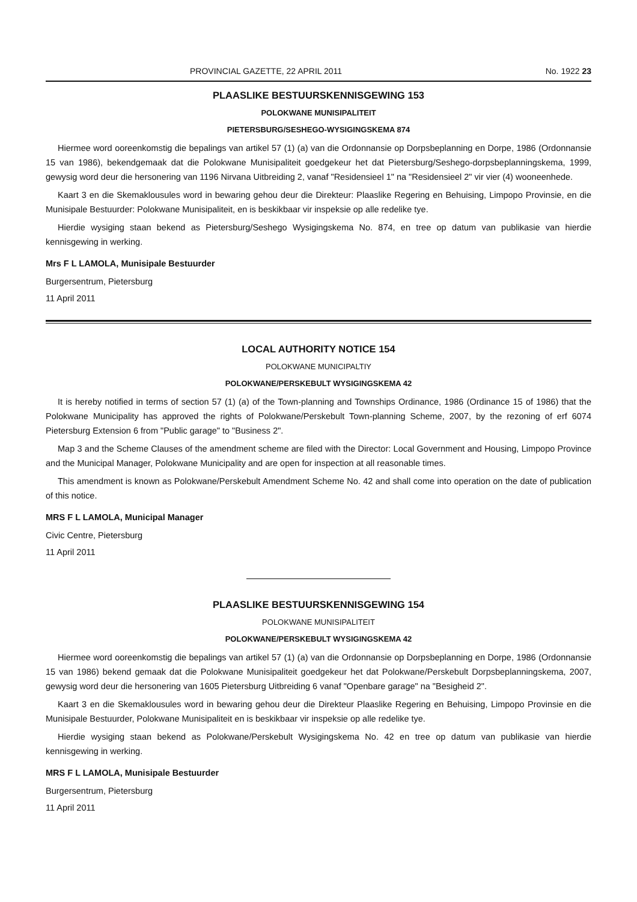PROVINCIAL GAZETTE, 22 APRIL 2011 No. 1922 23
PLAASLIKE BESTUURSKENNISGEWING 153
POLOKWANE MUNISIPALITEIT
PIETERSBURG/SESHEGO-WYSIGINGSKEMA 874
Hiermee word ooreenkomstig die bepalings van artikel 57 (1) (a) van die Ordonnansie op Dorpsbeplanning en Dorpe, 1986 (Ordonnansie 15 van 1986), bekendgemaak dat die Polokwane Munisipaliteit goedgekeur het dat Pietersburg/Seshego-dorpsbeplanningskema, 1999, gewysig word deur die hersonering van 1196 Nirvana Uitbreiding 2, vanaf "Residensieel 1" na "Residensieel 2" vir vier (4) wooneenhede.
Kaart 3 en die Skemaklousules word in bewaring gehou deur die Direkteur: Plaaslike Regering en Behuising, Limpopo Provinsie, en die Munisipale Bestuurder: Polokwane Munisipaliteit, en is beskikbaar vir inspeksie op alle redelike tye.
Hierdie wysiging staan bekend as Pietersburg/Seshego Wysigingskema No. 874, en tree op datum van publikasie van hierdie kennisgewing in werking.
Mrs F L LAMOLA, Munisipale Bestuurder
Burgersentrum, Pietersburg
11 April 2011
LOCAL AUTHORITY NOTICE 154
POLOKWANE MUNICIPALTIY
POLOKWANE/PERSKEBULT WYSIGINGSKEMA 42
It is hereby notified in terms of section 57 (1) (a) of the Town-planning and Townships Ordinance, 1986 (Ordinance 15 of 1986) that the Polokwane Municipality has approved the rights of Polokwane/Perskebult Town-planning Scheme, 2007, by the rezoning of erf 6074 Pietersburg Extension 6 from "Public garage" to "Business 2".
Map 3 and the Scheme Clauses of the amendment scheme are filed with the Director: Local Government and Housing, Limpopo Province and the Municipal Manager, Polokwane Municipality and are open for inspection at all reasonable times.
This amendment is known as Polokwane/Perskebult Amendment Scheme No. 42 and shall come into operation on the date of publication of this notice.
MRS F L LAMOLA, Municipal Manager
Civic Centre, Pietersburg
11 April 2011
PLAASLIKE BESTUURSKENNISGEWING 154
POLOKWANE MUNISIPALITEIT
POLOKWANE/PERSKEBULT WYSIGINGSKEMA 42
Hiermee word ooreenkomstig die bepalings van artikel 57 (1) (a) van die Ordonnansie op Dorpsbeplanning en Dorpe, 1986 (Ordonnansie 15 van 1986) bekend gemaak dat die Polokwane Munisipaliteit goedgekeur het dat Polokwane/Perskebult Dorpsbeplanningskema, 2007, gewysig word deur die hersonering van 1605 Pietersburg Uitbreiding 6 vanaf "Openbare garage" na "Besigheid 2".
Kaart 3 en die Skemaklousules word in bewaring gehou deur die Direkteur Plaaslike Regering en Behuising, Limpopo Provinsie en die Munisipale Bestuurder, Polokwane Munisipaliteit en is beskikbaar vir inspeksie op alle redelike tye.
Hierdie wysiging staan bekend as Polokwane/Perskebult Wysigingskema No. 42 en tree op datum van publikasie van hierdie kennisgewing in werking.
MRS F L LAMOLA, Munisipale Bestuurder
Burgersentrum, Pietersburg
11 April 2011